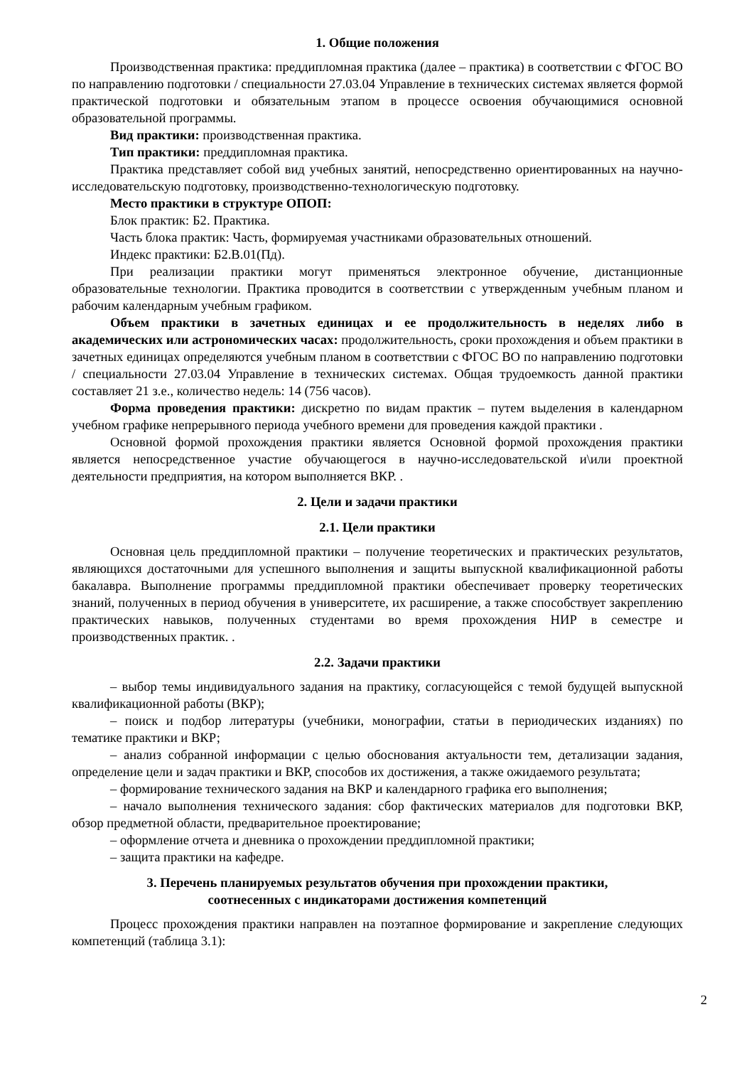1. Общие положения
Производственная практика: преддипломная практика (далее – практика) в соответствии с ФГОС ВО по направлению подготовки / специальности 27.03.04 Управление в технических системах является формой практической подготовки и обязательным этапом в процессе освоения обучающимися основной образовательной программы.
Вид практики: производственная практика.
Тип практики: преддипломная практика.
Практика представляет собой вид учебных занятий, непосредственно ориентированных на научно-исследовательскую подготовку, производственно-технологическую подготовку.
Место практики в структуре ОПОП:
Блок практик: Б2. Практика.
Часть блока практик: Часть, формируемая участниками образовательных отношений.
Индекс практики: Б2.В.01(Пд).
При реализации практики могут применяться электронное обучение, дистанционные образовательные технологии. Практика проводится в соответствии с утвержденным учебным планом и рабочим календарным учебным графиком.
Объем практики в зачетных единицах и ее продолжительность в неделях либо в академических или астрономических часах: продолжительность, сроки прохождения и объем практики в зачетных единицах определяются учебным планом в соответствии с ФГОС ВО по направлению подготовки / специальности 27.03.04 Управление в технических системах. Общая трудоемкость данной практики составляет 21 з.е., количество недель: 14 (756 часов).
Форма проведения практики: дискретно по видам практик – путем выделения в календарном учебном графике непрерывного периода учебного времени для проведения каждой практики .
Основной формой прохождения практики является Основной формой прохождения практики является непосредственное участие обучающегося в научно-исследовательской и\или проектной деятельности предприятия, на котором выполняется ВКР. .
2. Цели и задачи практики
2.1. Цели практики
Основная цель преддипломной практики – получение теоретических и практических результатов, являющихся достаточными для успешного выполнения и защиты выпускной квалификационной работы бакалавра. Выполнение программы преддипломной практики обеспечивает проверку теоретических знаний, полученных в период обучения в университете, их расширение, а также способствует закреплению практических навыков, полученных студентами во время прохождения НИР в семестре и производственных практик. .
2.2. Задачи практики
– выбор темы индивидуального задания на практику, согласующейся с темой будущей выпускной квалификационной работы (ВКР);
– поиск и подбор литературы (учебники, монографии, статьи в периодических изданиях) по тематике практики и ВКР;
– анализ собранной информации с целью обоснования актуальности тем, детализации задания, определение цели и задач практики и ВКР, способов их достижения, а также ожидаемого результата;
– формирование технического задания на ВКР и календарного графика его выполнения;
– начало выполнения технического задания: сбор фактических материалов для подготовки ВКР, обзор предметной области, предварительное проектирование;
– оформление отчета и дневника о прохождении преддипломной практики;
– защита практики на кафедре.
3. Перечень планируемых результатов обучения при прохождении практики,
соотнесенных с индикаторами достижения компетенций
Процесс прохождения практики направлен на поэтапное формирование и закрепление следующих компетенций (таблица 3.1):
2